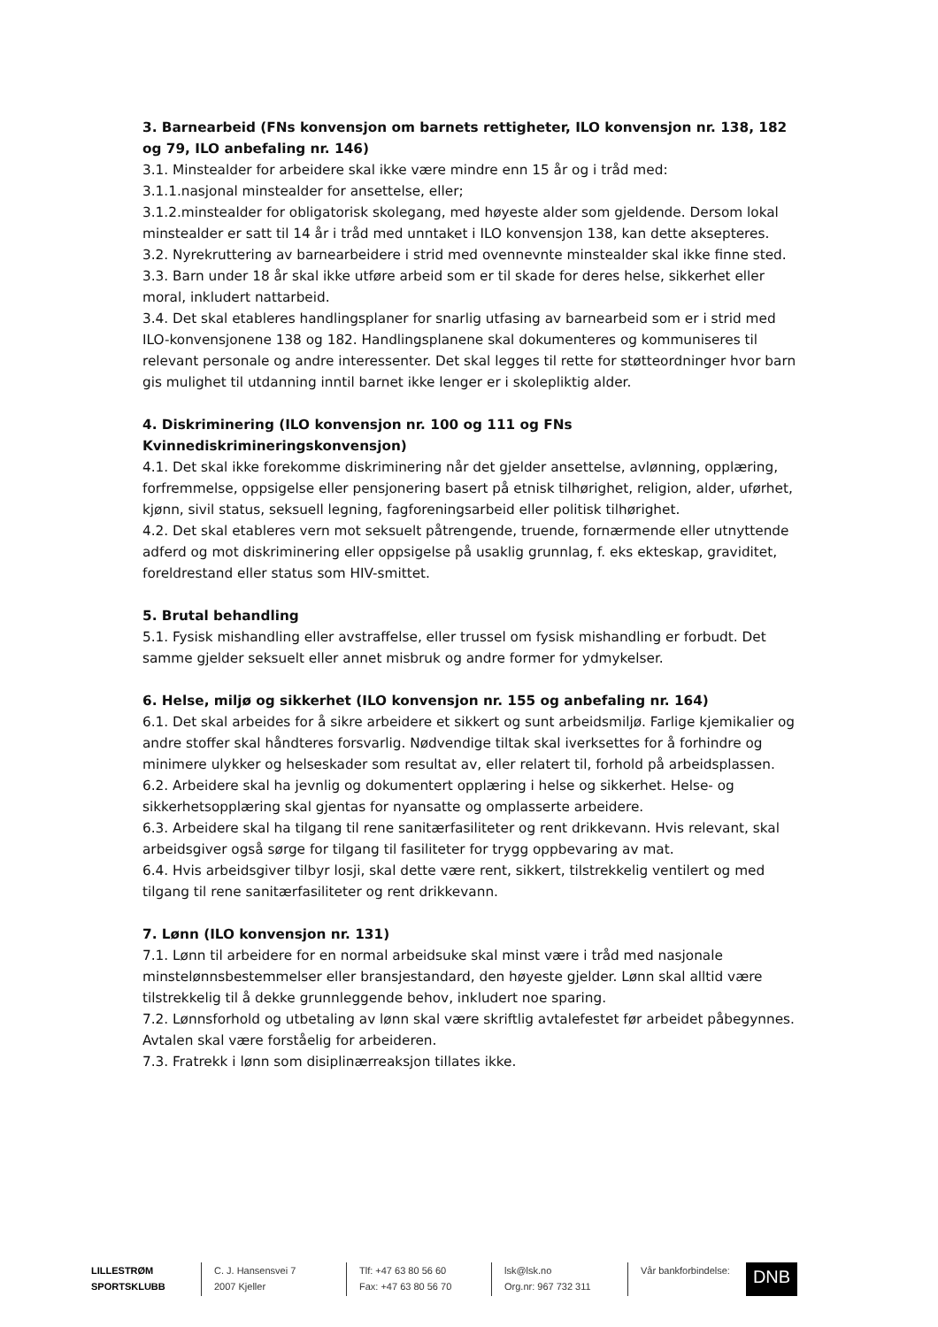3. Barnearbeid (FNs konvensjon om barnets rettigheter, ILO konvensjon nr. 138, 182 og 79, ILO anbefaling nr. 146)
3.1. Minstealder for arbeidere skal ikke være mindre enn 15 år og i tråd med:
3.1.1.nasjonal minstealder for ansettelse, eller;
3.1.2.minstealder for obligatorisk skolegang, med høyeste alder som gjeldende. Dersom lokal minstealder er satt til 14 år i tråd med unntaket i ILO konvensjon 138, kan dette aksepteres.
3.2. Nyrekruttering av barnearbeidere i strid med ovennevnte minstealder skal ikke finne sted.
3.3. Barn under 18 år skal ikke utføre arbeid som er til skade for deres helse, sikkerhet eller moral, inkludert nattarbeid.
3.4. Det skal etableres handlingsplaner for snarlig utfasing av barnearbeid som er i strid med ILO-konvensjonene 138 og 182. Handlingsplanene skal dokumenteres og kommuniseres til relevant personale og andre interessenter. Det skal legges til rette for støtteordninger hvor barn gis mulighet til utdanning inntil barnet ikke lenger er i skolepliktig alder.
4. Diskriminering (ILO konvensjon nr. 100 og 111 og FNs Kvinnediskrimineringskonvensjon)
4.1. Det skal ikke forekomme diskriminering når det gjelder ansettelse, avlønning, opplæring, forfremmelse, oppsigelse eller pensjonering basert på etnisk tilhørighet, religion, alder, uførhet, kjønn, sivil status, seksuell legning, fagforeningsarbeid eller politisk tilhørighet.
4.2. Det skal etableres vern mot seksuelt påtrengende, truende, fornærmende eller utnyttende adferd og mot diskriminering eller oppsigelse på usaklig grunnlag, f. eks ekteskap, graviditet, foreldrestand eller status som HIV-smittet.
5. Brutal behandling
5.1. Fysisk mishandling eller avstraffelse, eller trussel om fysisk mishandling er forbudt. Det samme gjelder seksuelt eller annet misbruk og andre former for ydmykelser.
6. Helse, miljø og sikkerhet (ILO konvensjon nr. 155 og anbefaling nr. 164)
6.1. Det skal arbeides for å sikre arbeidere et sikkert og sunt arbeidsmiljø. Farlige kjemikalier og andre stoffer skal håndteres forsvarlig. Nødvendige tiltak skal iverksettes for å forhindre og minimere ulykker og helseskader som resultat av, eller relatert til, forhold på arbeidsplassen.
6.2. Arbeidere skal ha jevnlig og dokumentert opplæring i helse og sikkerhet. Helse- og sikkerhetsopplæring skal gjentas for nyansatte og omplasserte arbeidere.
6.3. Arbeidere skal ha tilgang til rene sanitærfasiliteter og rent drikkevann. Hvis relevant, skal arbeidsgiver også sørge for tilgang til fasiliteter for trygg oppbevaring av mat.
6.4. Hvis arbeidsgiver tilbyr losji, skal dette være rent, sikkert, tilstrekkelig ventilert og med tilgang til rene sanitærfasiliteter og rent drikkevann.
7. Lønn (ILO konvensjon nr. 131)
7.1. Lønn til arbeidere for en normal arbeidsuke skal minst være i tråd med nasjonale minstelønnsbestemmelser eller bransjestandard, den høyeste gjelder. Lønn skal alltid være tilstrekkelig til å dekke grunnleggende behov, inkludert noe sparing.
7.2. Lønnsforhold og utbetaling av lønn skal være skriftlig avtalefestet før arbeidet påbegynnes. Avtalen skal være forståelig for arbeideren.
7.3. Fratrekk i lønn som disiplinærreaksjon tillates ikke.
LILLESTRØM
SPORTSKLUBB
C. J. Hansensvei 7
2007 Kjeller
Tlf: +47 63 80 56 60
Fax: +47 63 80 56 70
lsk@lsk.no
Org.nr: 967 732 311
Vår bankforbindelse: DNB